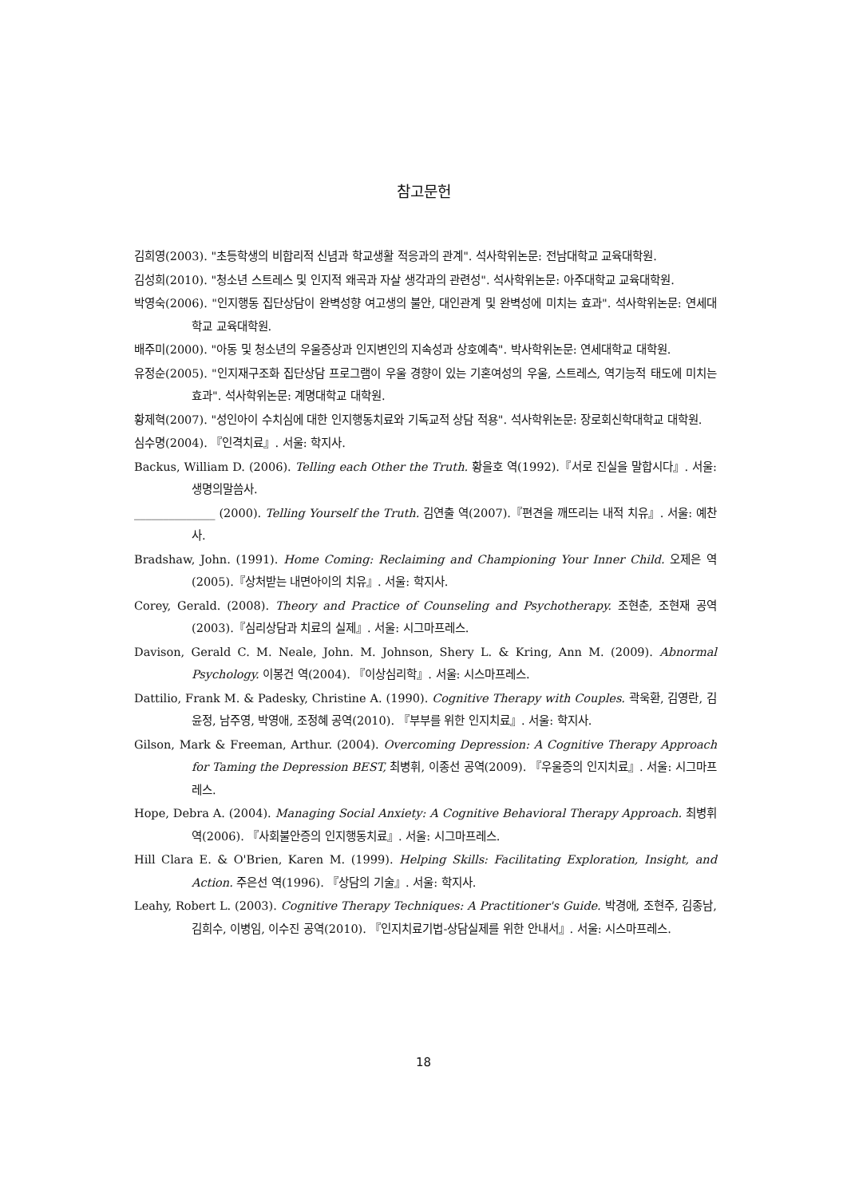참고문헌
김희영(2003). "초등학생의 비합리적 신념과 학교생활 적응과의 관계". 석사학위논문: 전남대학교 교육대학원.
김성희(2010). "청소년 스트레스 및 인지적 왜곡과 자살 생각과의 관련성". 석사학위논문: 아주대학교 교육대학원.
박영숙(2006). "인지행동 집단상담이 완벽성향 여고생의 불안, 대인관계 및 완벽성에 미치는 효과". 석사학위논문: 연세대학교 교육대학원.
배주미(2000). "아동 및 청소년의 우울증상과 인지변인의 지속성과 상호예측". 박사학위논문: 연세대학교 대학원.
유정순(2005). "인지재구조화 집단상담 프로그램이 우울 경향이 있는 기혼여성의 우울, 스트레스, 역기능적 태도에 미치는 효과". 석사학위논문: 계명대학교 대학원.
황제혁(2007). "성인아이 수치심에 대한 인지행동치료와 기독교적 상담 적용". 석사학위논문: 장로회신학대학교 대학원.
심수명(2004). 『인격치료』. 서울: 학지사.
Backus, William D. (2006). Telling each Other the Truth. 황을호 역(1992).『서로 진실을 말합시다』. 서울: 생명의말씀사.
______________ (2000). Telling Yourself the Truth. 김연출 역(2007).『편견을 깨뜨리는 내적 치유』. 서울: 예찬사.
Bradshaw, John. (1991). Home Coming: Reclaiming and Championing Your Inner Child. 오제은 역(2005).『상처받는 내면아이의 치유』. 서울: 학지사.
Corey, Gerald. (2008). Theory and Practice of Counseling and Psychotherapy. 조현춘, 조현재 공역(2003).『심리상담과 치료의 실제』. 서울: 시그마프레스.
Davison, Gerald C. M. Neale, John. M. Johnson, Shery L. & Kring, Ann M. (2009). Abnormal Psychology. 이봉건 역(2004). 『이상심리학』. 서울: 시스마프레스.
Dattilio, Frank M. & Padesky, Christine A. (1990). Cognitive Therapy with Couples. 곽욱환, 김영란, 김윤정, 남주영, 박영애, 조정혜 공역(2010). 『부부를 위한 인지치료』. 서울: 학지사.
Gilson, Mark & Freeman, Arthur. (2004). Overcoming Depression: A Cognitive Therapy Approach for Taming the Depression BEST, 최병휘, 이종선 공역(2009). 『우울증의 인지치료』. 서울: 시그마프레스.
Hope, Debra A. (2004). Managing Social Anxiety: A Cognitive Behavioral Therapy Approach. 최병휘 역(2006). 『사회불안증의 인지행동치료』. 서울: 시그마프레스.
Hill Clara E. & O'Brien, Karen M. (1999). Helping Skills: Facilitating Exploration, Insight, and Action. 주은선 역(1996). 『상담의 기술』. 서울: 학지사.
Leahy, Robert L. (2003). Cognitive Therapy Techniques: A Practitioner's Guide. 박경애, 조현주, 김종남, 김희수, 이병임, 이수진 공역(2010). 『인지치료기법-상담실제를 위한 안내서』. 서울: 시스마프레스.
18